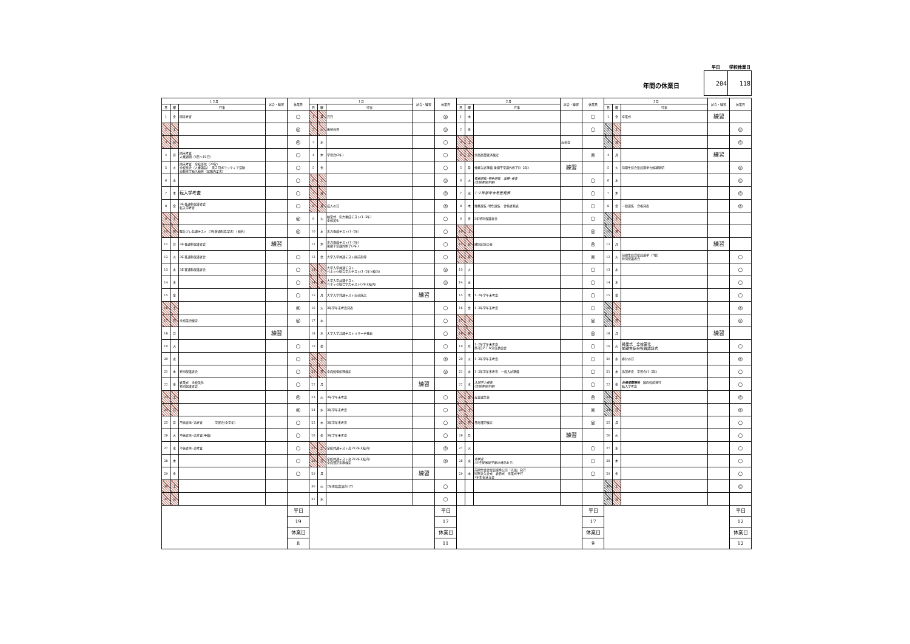年間の休業日
| 平日 | 学校休業日 |
| --- | --- |
| 204 | 118 |
| １２月 | | | 試合・練習 | 休業日 | １月 | | | 試合・練習 | 休業日 | ２月 | | | 試合・練習 | 休業日 | ３月 | | | 試合・練習 | 休業日 |
| --- | --- | --- | --- | --- | --- | --- | --- | --- | --- | --- | --- | --- | --- | --- | --- | --- | --- | --- | --- |
| 日 | 曜 | 行事 | | | 日 | 曜 | 行事 | | | 日 | 曜 | 行事 | | | 日 | 曜 | 行事 | | |
| 1 | 金 | 期末考査 | | ○ | 1 | 月 | 元日 | | ◎ | 1 | 木 | | | ○ | 1 | 金 | 卒業式 | 練習 | |
| 2 | 土 | | | ◎ | 2 | 火 | 振替休日 | | ◎ | 2 | 金 | | | ○ | 2 | 土 | | | ◎ |
| 3 | 日 | | | ◎ | 3 | 水 | | | ○ | 3 | 土 | | お茶会 | | 3 | 日 | | | ◎ |
| 4 | 月 | 期末考査 人権週間（4日～10日） | | ○ | 4 | 木 | 学習会(3年) | | ○ | 4 | 日 | 全商商業経済検定 | | ◎ | 4 | 月 | | 練習 | |
| 5 | 火 | 期末考査 全校美化（20分） 全校集会（人権講話） 第２回ボランティア活動 自動車学校入校日（就職内定者） | | ○ | 5 | 金 | | | ○ | 5 | 月 | 推薦入試準備 後期平常課外終了(1･2年) | 練習 | | 5 | 火 | 前期生徒会役員選挙立候補締切 | | ◎ |
| 6 | 水 | | | ○ | 6 | 土 | | | ◎ | 6 | 火 | 推薦選抜･特色選抜 面接･検査 (生徒家庭学習) | | ○ | 6 | 水 | | | ◎ |
| 7 | 木 | 転入学考査 | | ○ | 7 | 日 | | | ◎ | 7 | 水 | 1･2年学年末考査発表 | | ○ | 7 | 木 | | | ◎ |
| 8 | 金 | 3年普通科保護者会 転入学考査 | | ○ | 8 | 月 | 成人の日 | | ◎ | 8 | 木 | 推薦選抜･特色選抜 合格者発表 | | ○ | 8 | 金 | 一般選抜 合格発表 | | ◎ |
| 9 | 土 | | | ◎ | 9 | 火 | 始業式 実力養成テスト(1･2年) 全校美化 | | ○ | 9 | 金 | 3年特別保護者会 | | ○ | 9 | 土 | | | |
| 10 | 日 | 駿台プレ共通テスト（3年普通科希望者）（校外） | | ◎ | 10 | 水 | 実力養成テスト(1･2年) | | ○ | 10 | 土 | | | ◎ | 10 | 日 | | | |
| 11 | 月 | 3年普通科保護者会 | 練習 | | 11 | 木 | 実力養成テスト(1･2年) 後期平常課外終了(3年) | | ○ | 11 | 日 | 建国記念の日 | | ◎ | 11 | 月 | | 練習 | |
| 12 | 火 | 3年普通科保護者会 | | ○ | 12 | 金 | 大学入学共通テスト直前指導 | | ○ | 12 | 月 | | | ◎ | 12 | 火 | 前期生徒会役員選挙（7限） 特別保護者会 | | ○ |
| 13 | 水 | 3年普通科保護者会 | | ○ | 13 | 土 | 大学入学共通テスト ベネッセ総合学力テスト(1･2年)(校内) | | ◎ | 13 | 火 | | | ○ | 13 | 水 | | | ○ |
| 14 | 木 | | | ○ | 14 | 日 | 大学入学共通テスト ベネッセ総合学力テスト(2年)(校内) | | ◎ | 14 | 水 | | | ○ | 14 | 木 | | | ○ |
| 15 | 金 | | | ○ | 15 | 月 | 大学入学共通テスト自己採点 | 練習 | | 15 | 木 | 1･2年学年末考査 | | ○ | 15 | 金 | | | ○ |
| 16 | 土 | | | ◎ | 16 | 火 | 3年学年末考査発表 | | ○ | 16 | 金 | 1･2年学年末考査 | | ○ | 16 | 土 | | | ◎ |
| 17 | 日 | 全商英語検定 | | ◎ | 17 | 水 | | | ○ | 17 | 土 | | | ◎ | 17 | 日 | | | ◎ |
| 18 | 月 | | 練習 | | 18 | 木 | 大学入学共通テストリサーチ発表 | | ○ | 18 | 日 | | | ◎ | 18 | 月 | | 練習 | |
| 19 | 火 | | | ○ | 19 | 金 | | | ○ | 19 | 月 | 1･2年学年末考査 第3回ＰＴＡ常任委員会 | | ○ | 19 | 火 | 終業式 全校美化 前期生徒会役員認証式 | | ○ |
| 20 | 水 | | | ○ | 20 | 土 | | | ◎ | 20 | 火 | 1･2年学年末考査 | | ○ | 20 | 水 | 春分の日 | | ◎ |
| 21 | 木 | 特別保護者会 | | ○ | 21 | 日 | 全商情報処理検定 | | ◎ | 21 | 水 | 1･2年学年末考査 一般入試準備 | | ○ | 21 | 木 | 追認考査 学習会(1･2年) | | ○ |
| 22 | 金 | 終業式 全校美化 特別保護者会 | | ○ | 22 | 月 | | 練習 | | 22 | 木 | 入試学力検査 (生徒家庭学習) | | ○ | 22 | 金 | 合格者説明会 国府幹苑発行 転入学考査 | | ○ |
| 23 | 土 | | | ◎ | 23 | 火 | 3年学年末考査 | | ○ | 23 | 金 | 天皇誕生日 | | ◎ | 23 | 土 | | | ◎ |
| 24 | 日 | | | ◎ | 24 | 水 | 3年学年末考査 | | ○ | 24 | 土 | | | ◎ | 24 | 日 | | | ◎ |
| 25 | 月 | 不振者再･追考査 学習会(全学年) | | ○ | 25 | 木 | 3年学年末考査 | | ○ | 25 | 日 | 日商簿記検定 | | ◎ | 25 | 月 | | | ○ |
| 26 | 火 | 不振者再･追考査(予備) | | ○ | 26 | 金 | 3年学年末考査 | | ○ | 26 | 月 | | 練習 | | 26 | 火 | | | ○ |
| 27 | 水 | 不振者再･追考査 | | ○ | 27 | 土 | 全統共通テスト高２(2年)(校内) | | ◎ | 27 | 火 | | | ○ | 27 | 水 | | | ○ |
| 28 | 木 | | | ○ | 28 | 日 | 全統共通テスト高２(2年)(校内) 全商簿記実務検定 | | ◎ | 28 | 水 | 追検査 (※生徒家庭学習の場合あり) | | ○ | 28 | 木 | | | ○ |
| 29 | 金 | | | ○ | 29 | 月 | | 練習 | | 29 | 木 | 前期生徒会役員選挙公示「光風」発行 同窓会入会式 表彰式 卒業式予行 3年生を送る会 | | ○ | 29 | 金 | | | ○ |
| 30 | 土 | | | | 30 | 火 | 2年進路講演会(LT) | | ○ | | | | | | 30 | 土 | | | ◎ |
| 31 | 日 | | | | 31 | 水 | | | ○ | | | | | | 31 | 日 | | | |
| | | | | 平日 | | | | | 平日 | | | | | 平日 | | | | | 平日 |
| | | | | 19 | | | | | 17 | | | | | 17 | | | | | 12 |
| | | | | 休業日 | | | | | 休業日 | | | | | 休業日 | | | | | 休業日 |
| | | | | 8 | | | | | 11 | | | | | 9 | | | | | 12 |